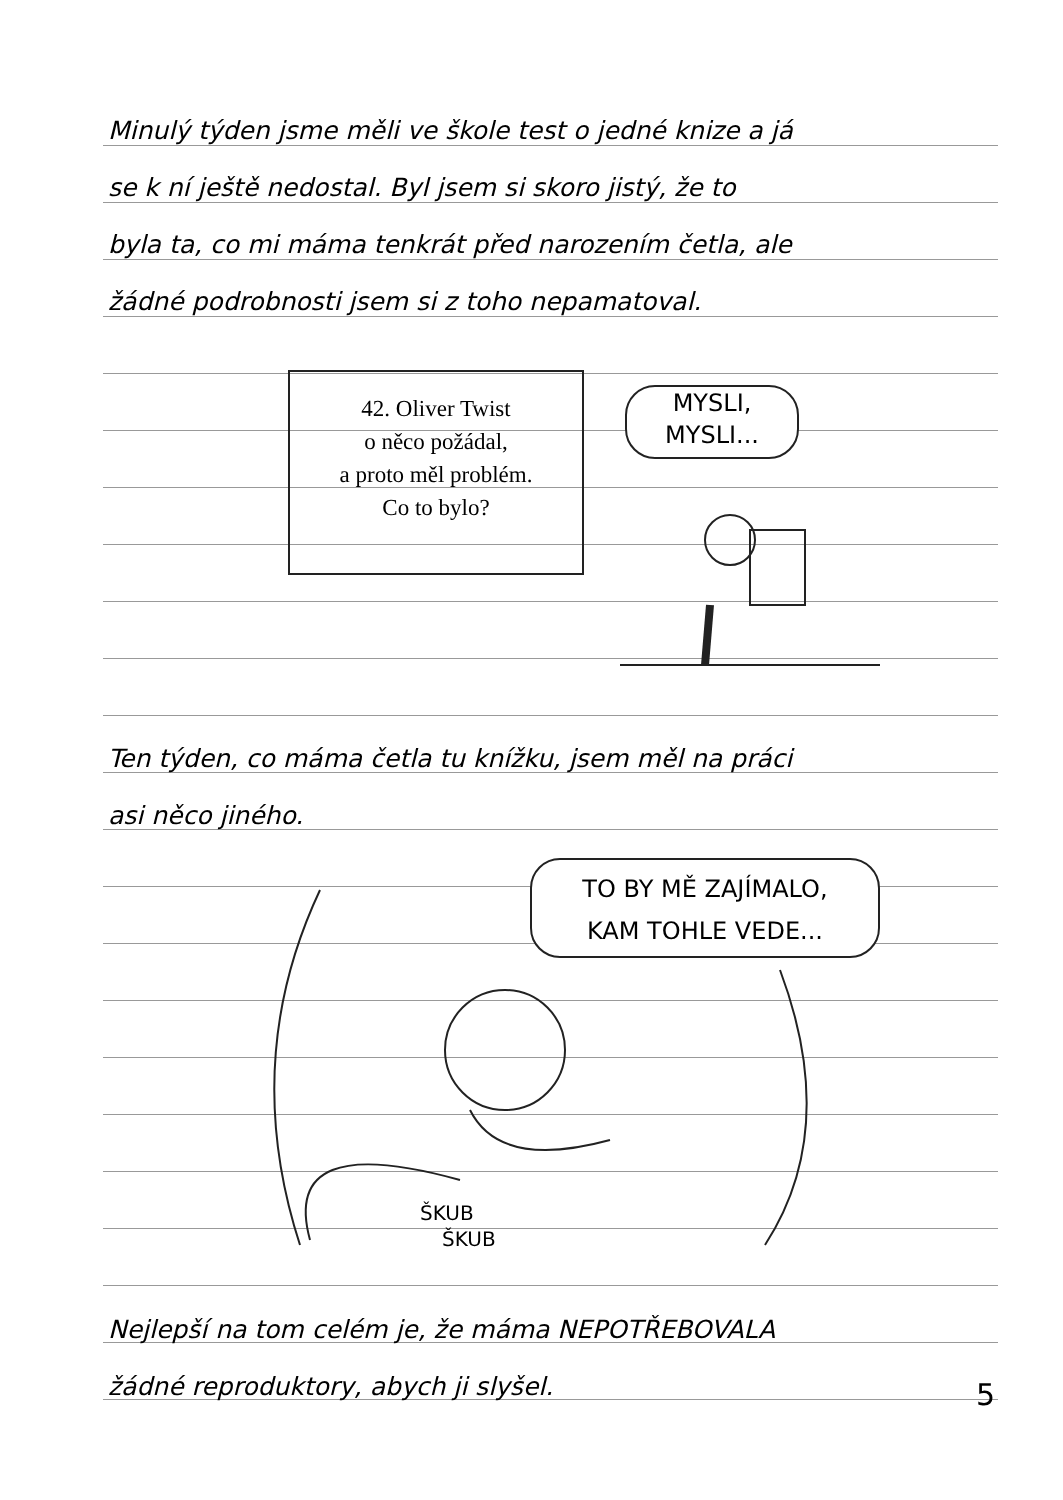Minulý týden jsme měli ve škole test o jedné knize a já
se k ní ještě nedostal. Byl jsem si skoro jistý, že to
byla ta, co mi máma tenkrát před narozením četla, ale
žádné podrobnosti jsem si z toho nepamatoval.
42. Oliver Twist
o něco požádal,
a proto měl problém.
Co to bylo?
MYSLI,
MYSLI...
Ten týden, co máma četla tu knížku, jsem měl na práci
asi něco jiného.
TO BY MĚ ZAJÍMALO,
KAM TOHLE VEDE...
ŠKUB
ŠKUB
Nejlepší na tom celém je, že máma NEPOTŘEBOVALA
žádné reproduktory, abych ji slyšel.
5